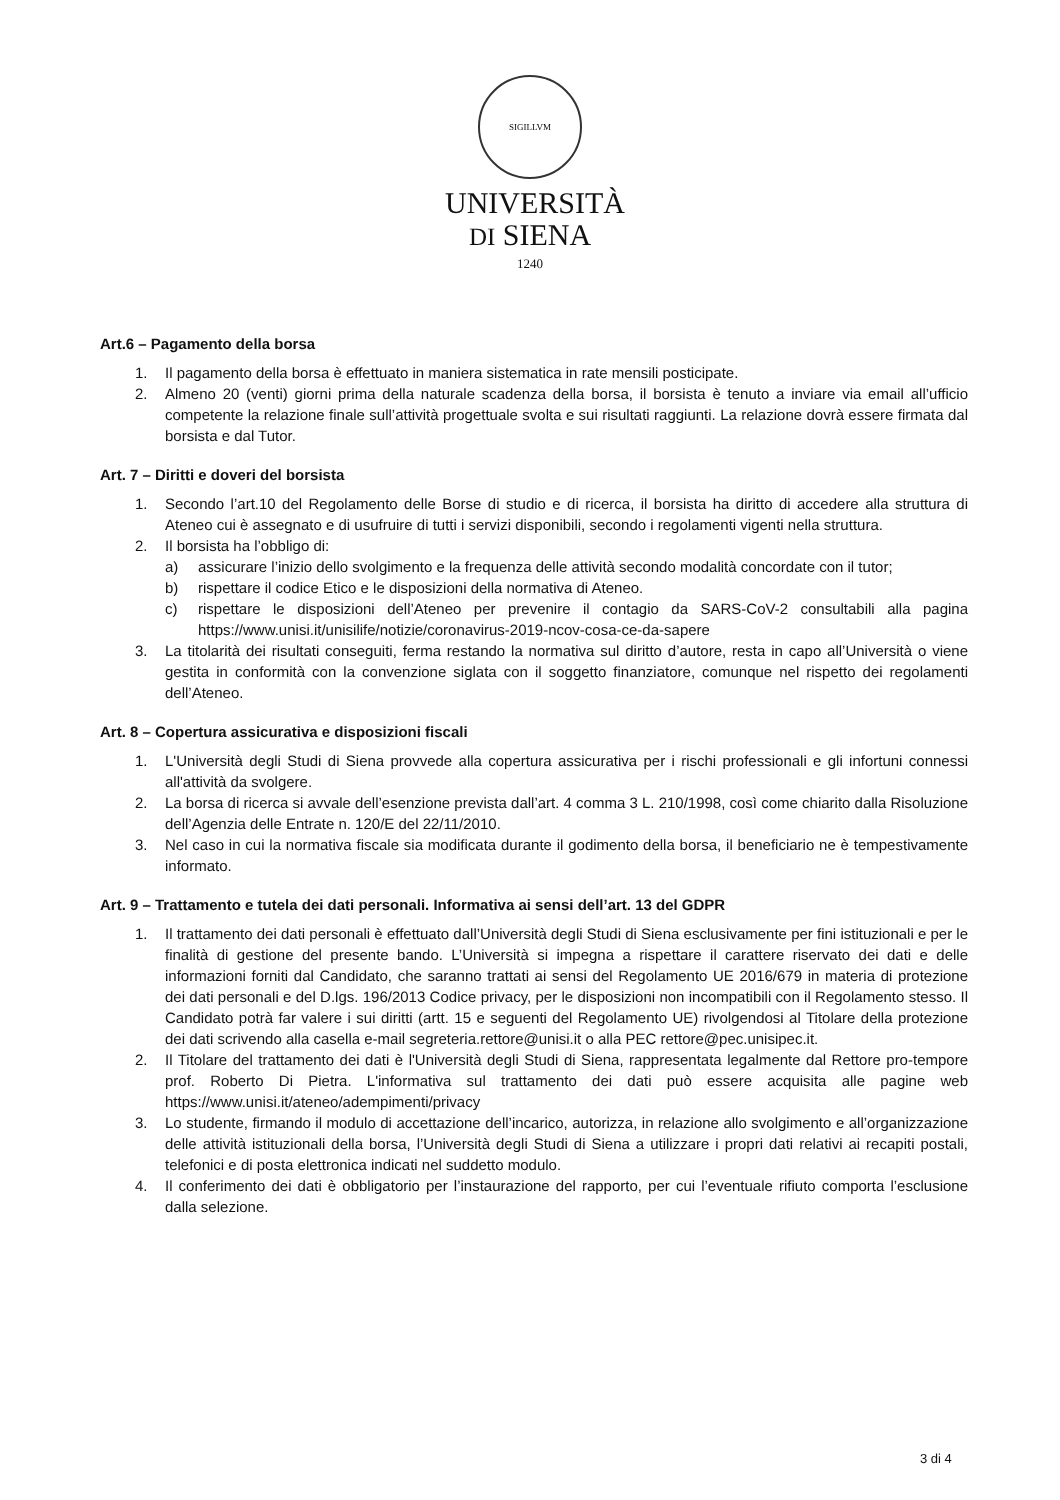SIGILLVM
UNIVERSITÀ
DI SIENA
1240
Art.6 – Pagamento della borsa
1. Il pagamento della borsa è effettuato in maniera sistematica in rate mensili posticipate.
2. Almeno 20 (venti) giorni prima della naturale scadenza della borsa, il borsista è tenuto a inviare via email all’ufficio competente la relazione finale sull’attività progettuale svolta e sui risultati raggiunti. La relazione dovrà essere firmata dal borsista e dal Tutor.
Art. 7 – Diritti e doveri del borsista
1. Secondo l’art.10 del Regolamento delle Borse di studio e di ricerca, il borsista ha diritto di accedere alla struttura di Ateneo cui è assegnato e di usufruire di tutti i servizi disponibili, secondo i regolamenti vigenti nella struttura.
2. Il borsista ha l’obbligo di:
a) assicurare l’inizio dello svolgimento e la frequenza delle attività secondo modalità concordate con il tutor;
b) rispettare il codice Etico e le disposizioni della normativa di Ateneo.
c) rispettare le disposizioni dell’Ateneo per prevenire il contagio da SARS-CoV-2 consultabili alla pagina https://www.unisi.it/unisilife/notizie/coronavirus-2019-ncov-cosa-ce-da-sapere
3. La titolarità dei risultati conseguiti, ferma restando la normativa sul diritto d’autore, resta in capo all’Università o viene gestita in conformità con la convenzione siglata con il soggetto finanziatore, comunque nel rispetto dei regolamenti dell’Ateneo.
Art. 8 – Copertura assicurativa e disposizioni fiscali
1. L'Università degli Studi di Siena provvede alla copertura assicurativa per i rischi professionali e gli infortuni connessi all'attività da svolgere.
2. La borsa di ricerca si avvale dell’esenzione prevista dall’art. 4 comma 3 L. 210/1998, così come chiarito dalla Risoluzione dell’Agenzia delle Entrate n. 120/E del 22/11/2010.
3. Nel caso in cui la normativa fiscale sia modificata durante il godimento della borsa, il beneficiario ne è tempestivamente informato.
Art. 9 – Trattamento e tutela dei dati personali. Informativa ai sensi dell’art. 13 del GDPR
1. Il trattamento dei dati personali è effettuato dall’Università degli Studi di Siena esclusivamente per fini istituzionali e per le finalità di gestione del presente bando. L’Università si impegna a rispettare il carattere riservato dei dati e delle informazioni forniti dal Candidato, che saranno trattati ai sensi del Regolamento UE 2016/679 in materia di protezione dei dati personali e del D.lgs. 196/2013 Codice privacy, per le disposizioni non incompatibili con il Regolamento stesso. Il Candidato potrà far valere i sui diritti (artt. 15 e seguenti del Regolamento UE) rivolgendosi al Titolare della protezione dei dati scrivendo alla casella e-mail segreteria.rettore@unisi.it o alla PEC rettore@pec.unisipec.it.
2. Il Titolare del trattamento dei dati è l'Università degli Studi di Siena, rappresentata legalmente dal Rettore pro-tempore prof. Roberto Di Pietra. L'informativa sul trattamento dei dati può essere acquisita alle pagine web https://www.unisi.it/ateneo/adempimenti/privacy
3. Lo studente, firmando il modulo di accettazione dell’incarico, autorizza, in relazione allo svolgimento e all’organizzazione delle attività istituzionali della borsa, l’Università degli Studi di Siena a utilizzare i propri dati relativi ai recapiti postali, telefonici e di posta elettronica indicati nel suddetto modulo.
4. Il conferimento dei dati è obbligatorio per l’instaurazione del rapporto, per cui l’eventuale rifiuto comporta l’esclusione dalla selezione.
3 di 4